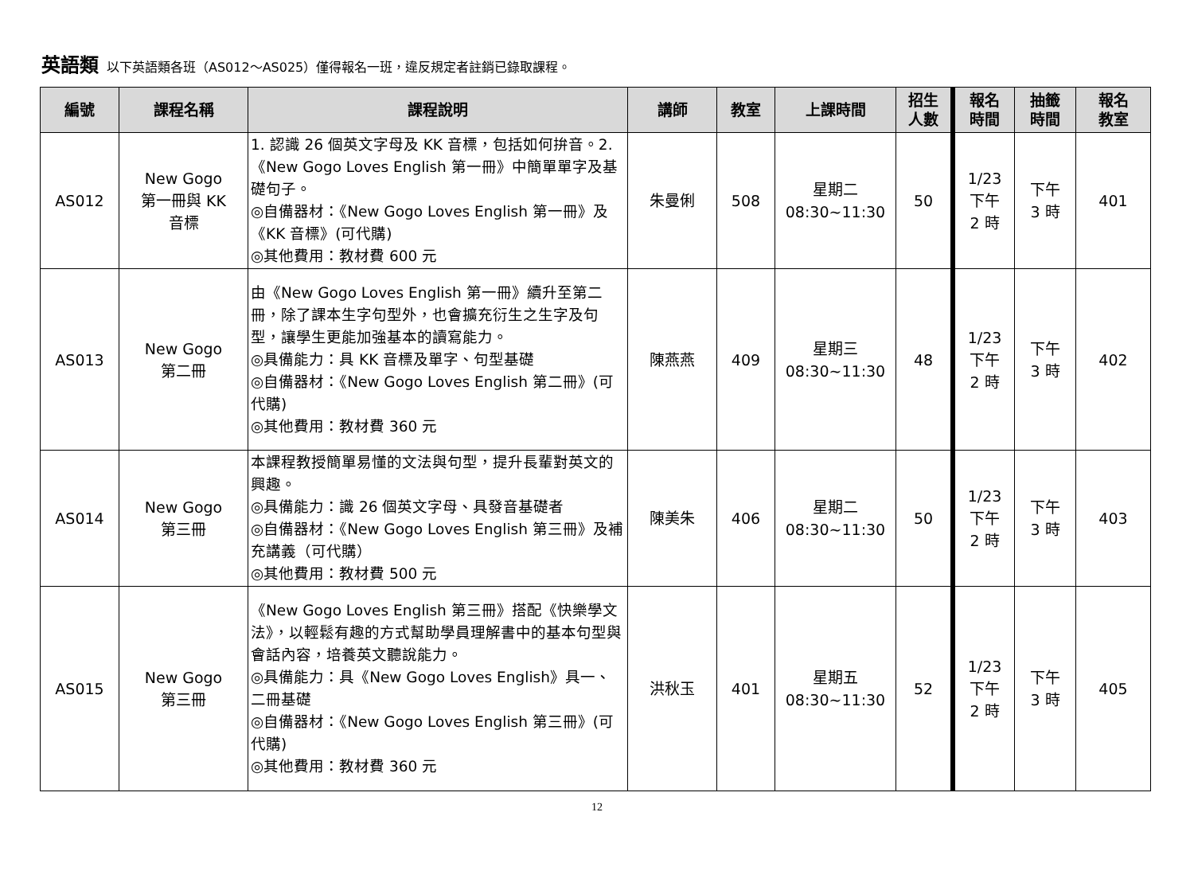英語類 以下英語類各班（AS012～AS025）僅得報名一班，違反規定者註銷已錄取課程。
| 編號 | 課程名稱 | 課程說明 | 講師 | 教室 | 上課時間 | 招生 人數 | 報名 時間 | 抽籤 時間 | 報名 教室 |
| --- | --- | --- | --- | --- | --- | --- | --- | --- | --- |
| AS012 | New Gogo 第一冊與 KK 音標 | 1. 認識 26 個英文字母及 KK 音標，包括如何拚音。2.《New Gogo Loves English 第一冊》中簡單單字及基礎句子。 ◎自備器材：《New Gogo Loves English 第一冊》及《KK 音標》(可代購) ◎其他費用：教材費 600 元 | 朱曼俐 | 508 | 星期二 08:30~11:30 | 50 | 1/23 下午 2 時 | 下午 3 時 | 401 |
| AS013 | New Gogo 第二冊 | 由《New Gogo Loves English 第一冊》續升至第二冊，除了課本生字句型外，也會擴充衍生之生字及句型，讓學生更能加強基本的讀寫能力。 ◎具備能力：具 KK 音標及單字、句型基礎 ◎自備器材：《New Gogo Loves English 第二冊》(可代購) ◎其他費用：教材費 360 元 | 陳燕燕 | 409 | 星期三 08:30~11:30 | 48 | 1/23 下午 2 時 | 下午 3 時 | 402 |
| AS014 | New Gogo 第三冊 | 本課程教授簡單易懂的文法與句型，提升長輩對英文的興趣。 ◎具備能力：識 26 個英文字母、具發音基礎者 ◎自備器材：《New Gogo Loves English 第三冊》及補充講義（可代購） ◎其他費用：教材費 500 元 | 陳美朱 | 406 | 星期二 08:30~11:30 | 50 | 1/23 下午 2 時 | 下午 3 時 | 403 |
| AS015 | New Gogo 第三冊 | 《New Gogo Loves English 第三冊》搭配《快樂學文法》，以輕鬆有趣的方式幫助學員理解書中的基本句型與會話內容，培養英文聽說能力。 ◎具備能力：具《New Gogo Loves English》具一、二冊基礎 ◎自備器材：《New Gogo Loves English 第三冊》(可代購) ◎其他費用：教材費 360 元 | 洪秋玉 | 401 | 星期五 08:30~11:30 | 52 | 1/23 下午 2 時 | 下午 3 時 | 405 |
12